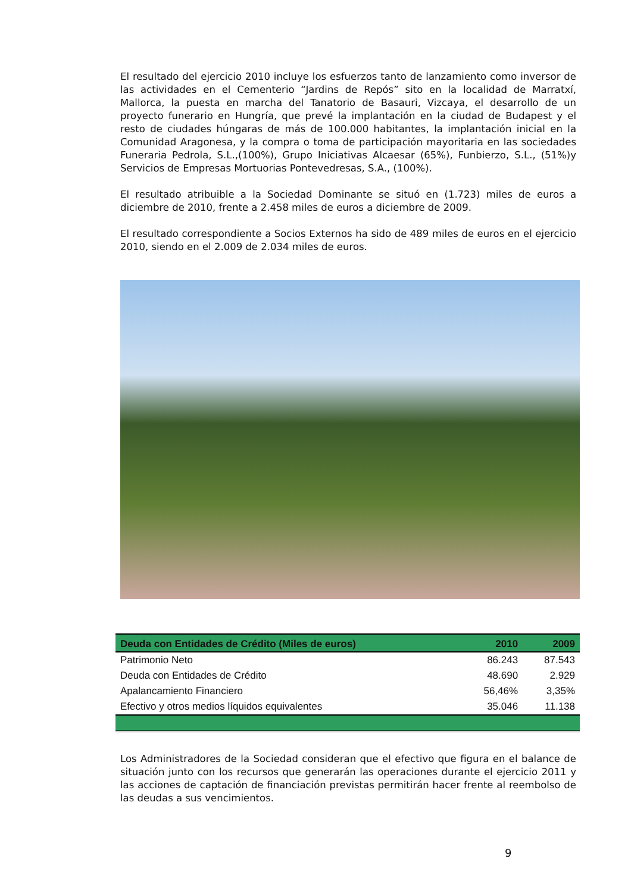El resultado del ejercicio 2010 incluye los esfuerzos tanto de lanzamiento como inversor de las actividades en el Cementerio “Jardins de Repós” sito en la localidad de Marratxí, Mallorca, la puesta en marcha del Tanatorio de Basauri, Vizcaya, el desarrollo de un proyecto funerario en Hungría, que prevé la implantación en la ciudad de Budapest y el resto de ciudades húngaras de más de 100.000 habitantes, la implantación inicial en la Comunidad Aragonesa, y la compra o toma de participación mayoritaria en las sociedades Funeraria Pedrola, S.L.,(100%), Grupo Iniciativas Alcaesar (65%), Funbierzo, S.L., (51%)y Servicios de Empresas Mortuorias Pontevedresas, S.A., (100%).
El resultado atribuible a la Sociedad Dominante se situó en (1.723) miles de euros a diciembre de 2010, frente a 2.458 miles de euros a diciembre de 2009.
El resultado correspondiente a Socios Externos ha sido de 489 miles de euros en el ejercicio 2010, siendo en el 2.009 de 2.034 miles de euros.
| Deuda con Entidades de Crédito (Miles de euros) | 2010 | 2009 |
| --- | --- | --- |
| Patrimonio Neto | 86.243 | 87.543 |
| Deuda con Entidades de Crédito | 48.690 | 2.929 |
| Apalancamiento Financiero | 56,46% | 3,35% |
| Efectivo y otros medios líquidos equivalentes | 35.046 | 11.138 |
Los Administradores de la Sociedad consideran que el efectivo que figura en el balance de situación junto con los recursos que generarán las operaciones durante el ejercicio 2011 y las acciones de captación de financiación previstas permitirán hacer frente al reembolso de las deudas a sus vencimientos.
9